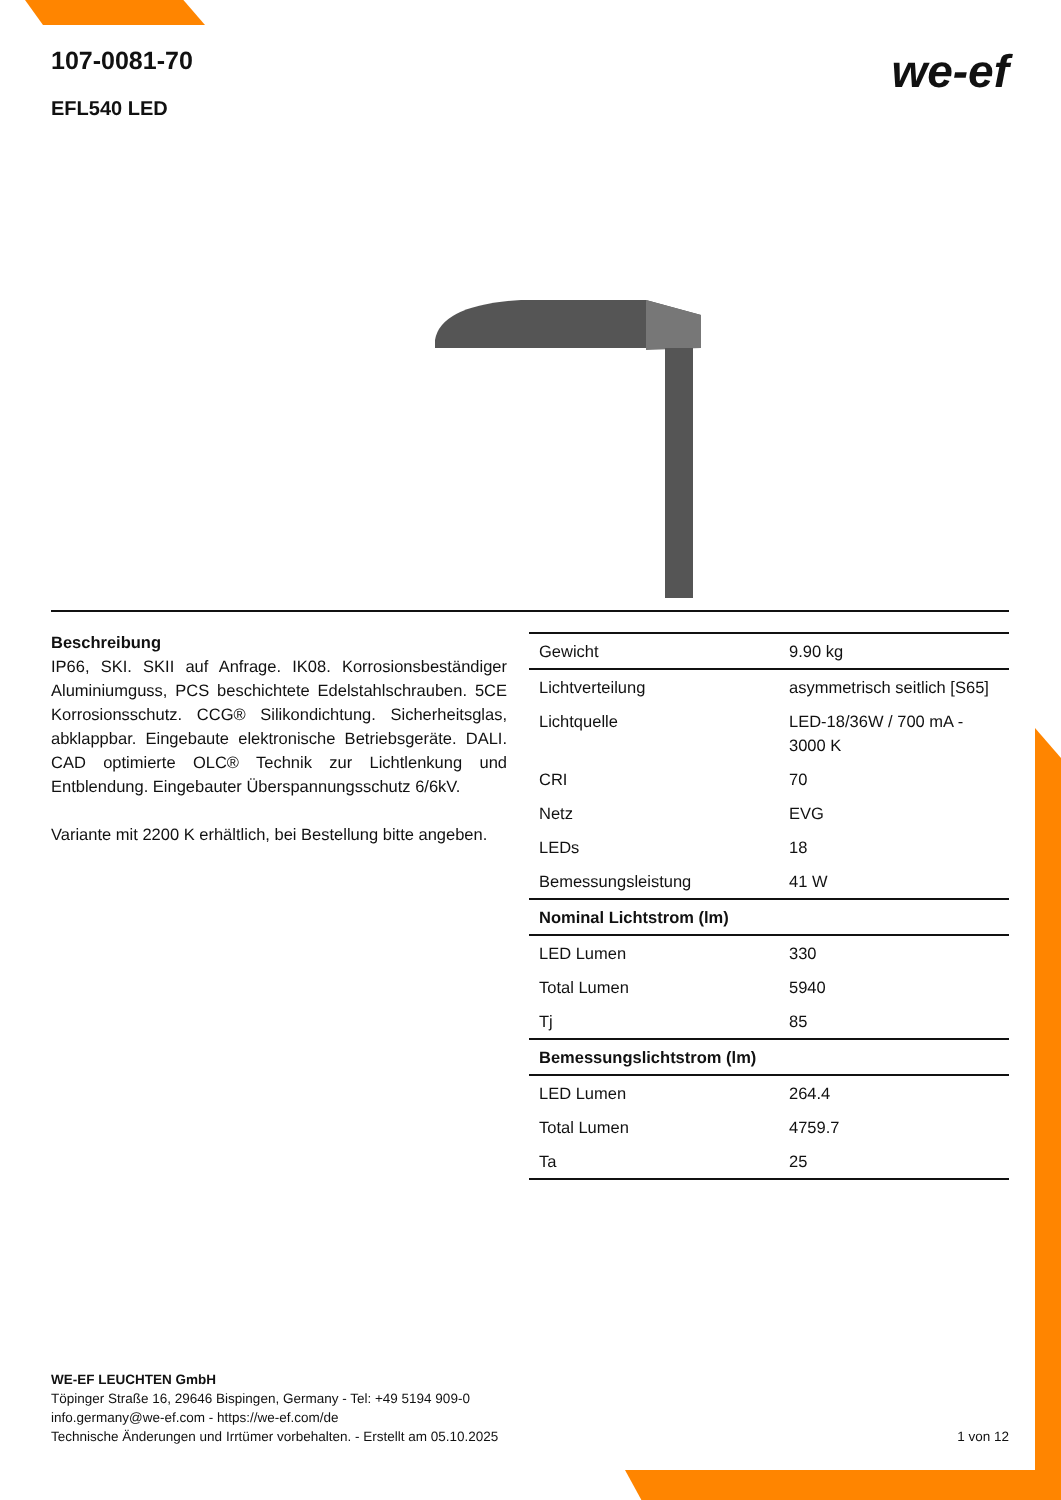we-ef
107-0081-70
EFL540 LED
Beschreibung
IP66, SKI. SKII auf Anfrage. IK08. Korrosionsbeständiger Aluminiumguss, PCS beschichtete Edelstahlschrauben. 5CE Korrosionsschutz. CCG® Silikondichtung. Sicherheitsglas, abklappbar. Eingebaute elektronische Betriebsgeräte. DALI. CAD optimierte OLC® Technik zur Lichtlenkung und Entblendung. Eingebauter Überspannungsschutz 6/6kV.
Variante mit 2200 K erhältlich, bei Bestellung bitte angeben.
| Gewicht | 9.90 kg |
| Lichtverteilung | asymmetrisch seitlich [S65] |
| Lichtquelle | LED-18/36W / 700 mA - 3000 K |
| CRI | 70 |
| Netz | EVG |
| LEDs | 18 |
| Bemessungsleistung | 41 W |
| Nominal Lichtstrom (lm) | |
| LED Lumen | 330 |
| Total Lumen | 5940 |
| Tj | 85 |
| Bemessungslichtstrom (lm) | |
| LED Lumen | 264.4 |
| Total Lumen | 4759.7 |
| Ta | 25 |
WE-EF LEUCHTEN GmbH
Töpinger Straße 16, 29646 Bispingen, Germany - Tel: +49 5194 909-0
info.germany@we-ef.com - https://we-ef.com/de
Technische Änderungen und Irrtümer vorbehalten. - Erstellt am 05.10.2025 1 von 12